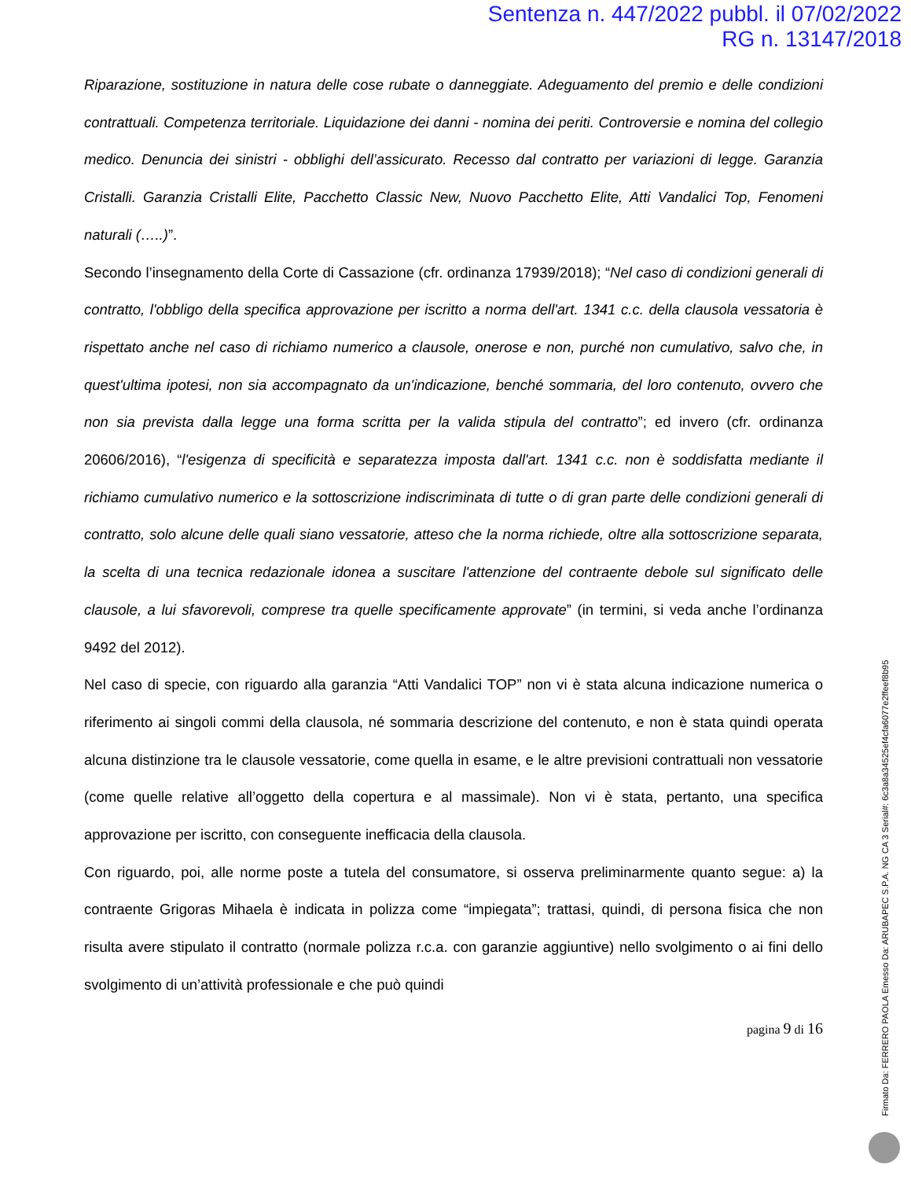Sentenza n. 447/2022 pubbl. il 07/02/2022
RG n. 13147/2018
Riparazione, sostituzione in natura delle cose rubate o danneggiate. Adeguamento del premio e delle condizioni contrattuali. Competenza territoriale. Liquidazione dei danni - nomina dei periti. Controversie e nomina del collegio medico. Denuncia dei sinistri - obblighi dell’assicurato. Recesso dal contratto per variazioni di legge. Garanzia Cristalli. Garanzia Cristalli Elite, Pacchetto Classic New, Nuovo Pacchetto Elite, Atti Vandalici Top, Fenomeni naturali (…..)”.
Secondo l’insegnamento della Corte di Cassazione (cfr. ordinanza 17939/2018); “Nel caso di condizioni generali di contratto, l'obbligo della specifica approvazione per iscritto a norma dell'art. 1341 c.c. della clausola vessatoria è rispettato anche nel caso di richiamo numerico a clausole, onerose e non, purché non cumulativo, salvo che, in quest'ultima ipotesi, non sia accompagnato da un'indicazione, benché sommaria, del loro contenuto, ovvero che non sia prevista dalla legge una forma scritta per la valida stipula del contratto”; ed invero (cfr. ordinanza 20606/2016), “l'esigenza di specificità e separatezza imposta dall'art. 1341 c.c. non è soddisfatta mediante il richiamo cumulativo numerico e la sottoscrizione indiscriminata di tutte o di gran parte delle condizioni generali di contratto, solo alcune delle quali siano vessatorie, atteso che la norma richiede, oltre alla sottoscrizione separata, la scelta di una tecnica redazionale idonea a suscitare l'attenzione del contraente debole sul significato delle clausole, a lui sfavorevoli, comprese tra quelle specificamente approvate” (in termini, si veda anche l’ordinanza 9492 del 2012).
Nel caso di specie, con riguardo alla garanzia “Atti Vandalici TOP” non vi è stata alcuna indicazione numerica o riferimento ai singoli commi della clausola, né sommaria descrizione del contenuto, e non è stata quindi operata alcuna distinzione tra le clausole vessatorie, come quella in esame, e le altre previsioni contrattuali non vessatorie (come quelle relative all’oggetto della copertura e al massimale). Non vi è stata, pertanto, una specifica approvazione per iscritto, con conseguente inefficacia della clausola.
Con riguardo, poi, alle norme poste a tutela del consumatore, si osserva preliminarmente quanto segue: a) la contraente Grigoras Mihaela è indicata in polizza come “impiegata”; trattasi, quindi, di persona fisica che non risulta avere stipulato il contratto (normale polizza r.c.a. con garanzie aggiuntive) nello svolgimento o ai fini dello svolgimento di un’attività professionale e che può quindi
pagina 9 di 16
Firmato Da: FERRERO PAOLA Emesso Da: ARUBAPEC S.P.A. NG CA 3 Serial#: 6c3a8a34525ef4cfa6077e2ffeef8b95